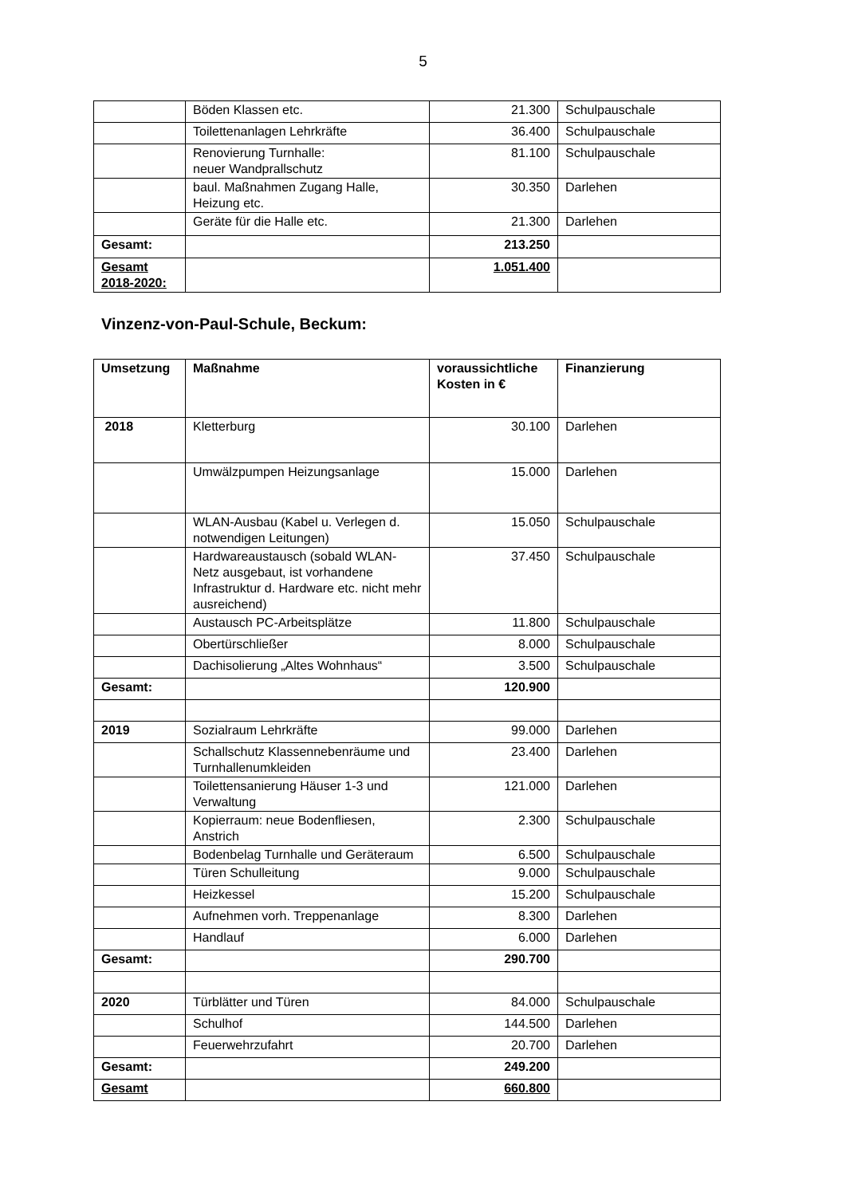5
| | Böden Klassen etc. | 21.300 | Schulpauschale |
| | Toilettenanlagen Lehrkräfte | 36.400 | Schulpauschale |
| | Renovierung Turnhalle: neuer Wandprallschutz | 81.100 | Schulpauschale |
| | baul. Maßnahmen Zugang Halle, Heizung etc. | 30.350 | Darlehen |
| | Geräte für die Halle etc. | 21.300 | Darlehen |
| Gesamt: | | 213.250 | |
| Gesamt 2018-2020: | | 1.051.400 | |
Vinzenz-von-Paul-Schule, Beckum:
| Umsetzung | Maßnahme | voraussichtliche Kosten in € | Finanzierung |
| --- | --- | --- | --- |
| 2018 | Kletterburg | 30.100 | Darlehen |
| | Umwälzpumpen Heizungsanlage | 15.000 | Darlehen |
| | WLAN-Ausbau (Kabel u. Verlegen d. notwendigen Leitungen) | 15.050 | Schulpauschale |
| | Hardwareaustausch (sobald WLAN-Netz ausgebaut, ist vorhandene Infrastruktur d. Hardware etc. nicht mehr ausreichend) | 37.450 | Schulpauschale |
| | Austausch PC-Arbeitsplätze | 11.800 | Schulpauschale |
| | Obertürschließer | 8.000 | Schulpauschale |
| | Dachisolierung „Altes Wohnhaus“ | 3.500 | Schulpauschale |
| Gesamt: | | 120.900 | |
| 2019 | Sozialraum Lehrkräfte | 99.000 | Darlehen |
| | Schallschutz Klassennebenräume und Turnhallenumkleiden | 23.400 | Darlehen |
| | Toilettensanierung Häuser 1-3 und Verwaltung | 121.000 | Darlehen |
| | Kopierraum: neue Bodenfliesen, Anstrich | 2.300 | Schulpauschale |
| | Bodenbelag Turnhalle und Geräteraum | 6.500 | Schulpauschale |
| | Türen Schulleitung | 9.000 | Schulpauschale |
| | Heizkessel | 15.200 | Schulpauschale |
| | Aufnehmen vorh. Treppenanlage | 8.300 | Darlehen |
| | Handlauf | 6.000 | Darlehen |
| Gesamt: | | 290.700 | |
| 2020 | Türblätter und Türen | 84.000 | Schulpauschale |
| | Schulhof | 144.500 | Darlehen |
| | Feuerwehrzufahrt | 20.700 | Darlehen |
| Gesamt: | | 249.200 | |
| Gesamt | | 660.800 | |